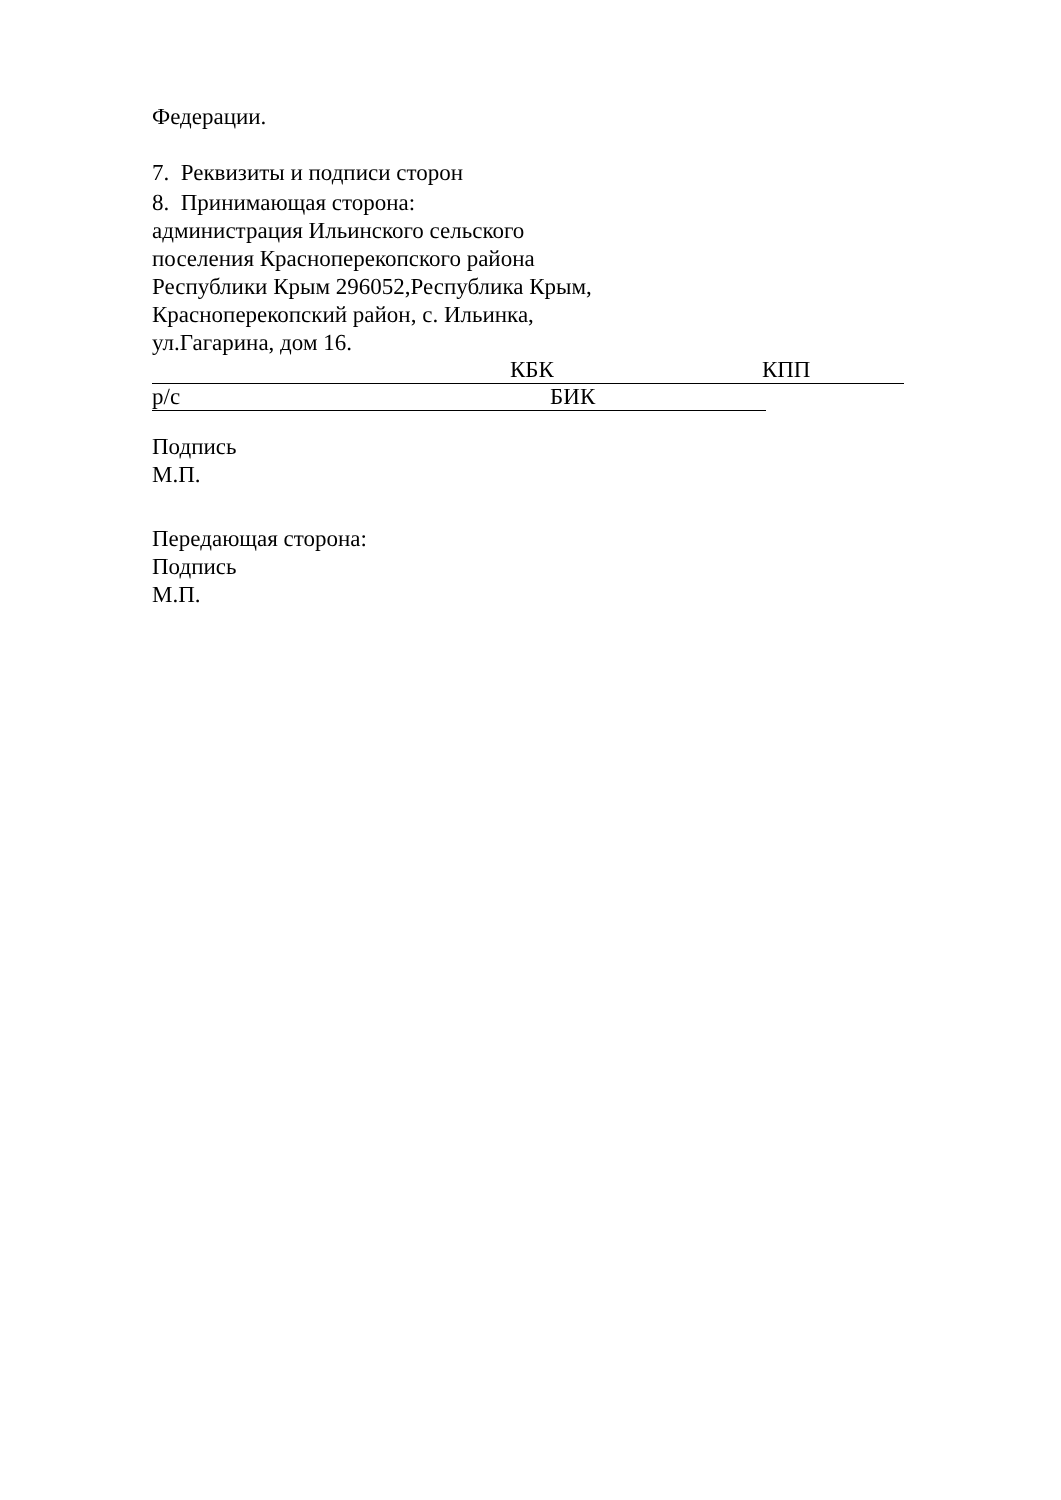Федерации.
7. Реквизиты и подписи сторон
8. Принимающая сторона:
администрация Ильинского сельского
поселения Красноперекопского района
Республики Крым 296052,Республика Крым,
Красноперекопский район, с. Ильинка,
ул.Гагарина, дом 16.
КБК КПП
р/с БИК
Подпись
М.П.
Передающая сторона:
Подпись
М.П.